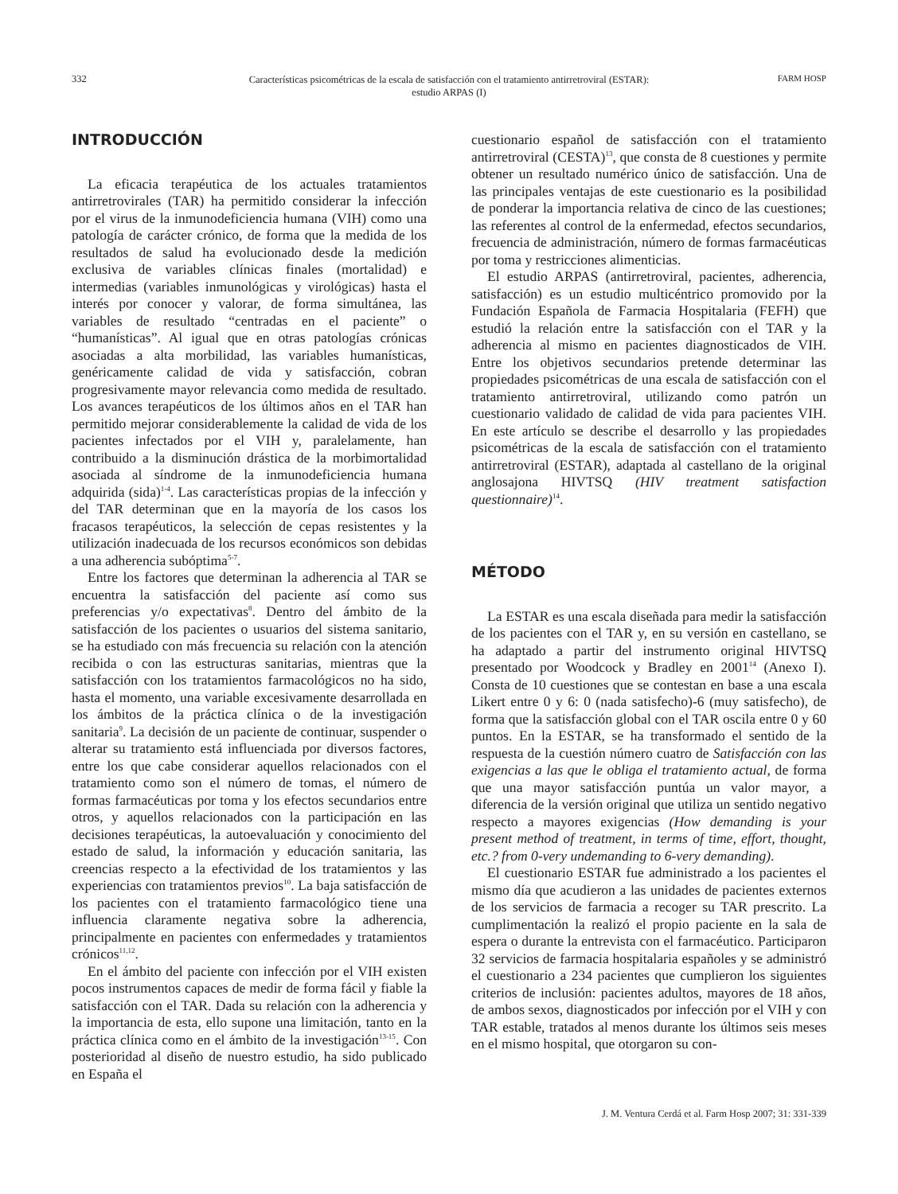332
Características psicométricas de la escala de satisfacción con el tratamiento antirretroviral (ESTAR):
estudio ARPAS (I)
FARM HOSP
INTRODUCCIÓN
La eficacia terapéutica de los actuales tratamientos antirretrovirales (TAR) ha permitido considerar la infección por el virus de la inmunodeficiencia humana (VIH) como una patología de carácter crónico, de forma que la medida de los resultados de salud ha evolucionado desde la medición exclusiva de variables clínicas finales (mortalidad) e intermedias (variables inmunológicas y virológicas) hasta el interés por conocer y valorar, de forma simultánea, las variables de resultado “centradas en el paciente” o “humanísticas”. Al igual que en otras patologías crónicas asociadas a alta morbilidad, las variables humanísticas, genéricamente calidad de vida y satisfacción, cobran progresivamente mayor relevancia como medida de resultado. Los avances terapéuticos de los últimos años en el TAR han permitido mejorar considerablemente la calidad de vida de los pacientes infectados por el VIH y, paralelamente, han contribuido a la disminución drástica de la morbimortalidad asociada al síndrome de la inmunodeficiencia humana adquirida (sida)<sup>1-4</sup>. Las características propias de la infección y del TAR determinan que en la mayoría de los casos los fracasos terapéuticos, la selección de cepas resistentes y la utilización inadecuada de los recursos económicos son debidas a una adherencia subóptima<sup>5-7</sup>.
Entre los factores que determinan la adherencia al TAR se encuentra la satisfacción del paciente así como sus preferencias y/o expectativas<sup>8</sup>. Dentro del ámbito de la satisfacción de los pacientes o usuarios del sistema sanitario, se ha estudiado con más frecuencia su relación con la atención recibida o con las estructuras sanitarias, mientras que la satisfacción con los tratamientos farmacológicos no ha sido, hasta el momento, una variable excesivamente desarrollada en los ámbitos de la práctica clínica o de la investigación sanitaria<sup>9</sup>. La decisión de un paciente de continuar, suspender o alterar su tratamiento está influenciada por diversos factores, entre los que cabe considerar aquellos relacionados con el tratamiento como son el número de tomas, el número de formas farmacéuticas por toma y los efectos secundarios entre otros, y aquellos relacionados con la participación en las decisiones terapéuticas, la autoevaluación y conocimiento del estado de salud, la información y educación sanitaria, las creencias respecto a la efectividad de los tratamientos y las experiencias con tratamientos previos<sup>10</sup>. La baja satisfacción de los pacientes con el tratamiento farmacológico tiene una influencia claramente negativa sobre la adherencia, principalmente en pacientes con enfermedades y tratamientos crónicos<sup>11,12</sup>.
En el ámbito del paciente con infección por el VIH existen pocos instrumentos capaces de medir de forma fácil y fiable la satisfacción con el TAR. Dada su relación con la adherencia y la importancia de esta, ello supone una limitación, tanto en la práctica clínica como en el ámbito de la investigación<sup>13-15</sup>. Con posterioridad al diseño de nuestro estudio, ha sido publicado en España el
cuestionario español de satisfacción con el tratamiento antirretroviral (CESTA)<sup>13</sup>, que consta de 8 cuestiones y permite obtener un resultado numérico único de satisfacción. Una de las principales ventajas de este cuestionario es la posibilidad de ponderar la importancia relativa de cinco de las cuestiones; las referentes al control de la enfermedad, efectos secundarios, frecuencia de administración, número de formas farmacéuticas por toma y restricciones alimenticias.
El estudio ARPAS (antirretroviral, pacientes, adherencia, satisfacción) es un estudio multicéntrico promovido por la Fundación Española de Farmacia Hospitalaria (FEFH) que estudió la relación entre la satisfacción con el TAR y la adherencia al mismo en pacientes diagnosticados de VIH. Entre los objetivos secundarios pretende determinar las propiedades psicométricas de una escala de satisfacción con el tratamiento antirretroviral, utilizando como patrón un cuestionario validado de calidad de vida para pacientes VIH. En este artículo se describe el desarrollo y las propiedades psicométricas de la escala de satisfacción con el tratamiento antirretroviral (ESTAR), adaptada al castellano de la original anglosajona HIVTSQ (HIV treatment satisfaction questionnaire)<sup>14</sup>.
MÉTODO
La ESTAR es una escala diseñada para medir la satisfacción de los pacientes con el TAR y, en su versión en castellano, se ha adaptado a partir del instrumento original HIVTSQ presentado por Woodcock y Bradley en 2001<sup>14</sup> (Anexo I). Consta de 10 cuestiones que se contestan en base a una escala Likert entre 0 y 6: 0 (nada satisfecho)-6 (muy satisfecho), de forma que la satisfacción global con el TAR oscila entre 0 y 60 puntos. En la ESTAR, se ha transformado el sentido de la respuesta de la cuestión número cuatro de Satisfacción con las exigencias a las que le obliga el tratamiento actual, de forma que una mayor satisfacción puntúa un valor mayor, a diferencia de la versión original que utiliza un sentido negativo respecto a mayores exigencias (How demanding is your present method of treatment, in terms of time, effort, thought, etc.? from 0-very undemanding to 6-very demanding).
El cuestionario ESTAR fue administrado a los pacientes el mismo día que acudieron a las unidades de pacientes externos de los servicios de farmacia a recoger su TAR prescrito. La cumplimentación la realizó el propio paciente en la sala de espera o durante la entrevista con el farmacéutico. Participaron 32 servicios de farmacia hospitalaria españoles y se administró el cuestionario a 234 pacientes que cumplieron los siguientes criterios de inclusión: pacientes adultos, mayores de 18 años, de ambos sexos, diagnosticados por infección por el VIH y con TAR estable, tratados al menos durante los últimos seis meses en el mismo hospital, que otorgaron su con-
J. M. Ventura Cerdá et al. Farm Hosp 2007; 31: 331-339